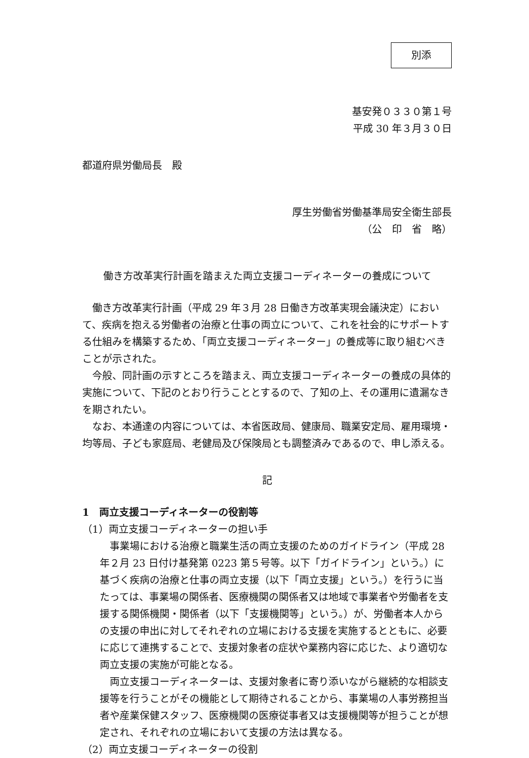別添
基安発０３３０第１号
平成 30 年３月３０日
都道府県労働局長　殿
厚生労働省労働基準局安全衛生部長
（公　印　省　略）
働き方改革実行計画を踏まえた両立支援コーディネーターの養成について
働き方改革実行計画（平成 29 年３月 28 日働き方改革実現会議決定）において、疾病を抱える労働者の治療と仕事の両立について、これを社会的にサポートする仕組みを構築するため、「両立支援コーディネーター」の養成等に取り組むべきことが示された。
今般、同計画の示すところを踏まえ、両立支援コーディネーターの養成の具体的実施について、下記のとおり行うこととするので、了知の上、その運用に遺漏なきを期されたい。
なお、本通達の内容については、本省医政局、健康局、職業安定局、雇用環境・均等局、子ども家庭局、老健局及び保険局とも調整済みであるので、申し添える。
記
1　両立支援コーディネーターの役割等
（1）両立支援コーディネーターの担い手
事業場における治療と職業生活の両立支援のためのガイドライン（平成 28 年２月 23 日付け基発第 0223 第５号等。以下「ガイドライン」という。）に基づく疾病の治療と仕事の両立支援（以下「両立支援」という。）を行うに当たっては、事業場の関係者、医療機関の関係者又は地域で事業者や労働者を支援する関係機関・関係者（以下「支援機関等」という。）が、労働者本人からの支援の申出に対してそれぞれの立場における支援を実施するとともに、必要に応じて連携することで、支援対象者の症状や業務内容に応じた、より適切な両立支援の実施が可能となる。
両立支援コーディネーターは、支援対象者に寄り添いながら継続的な相談支援等を行うことがその機能として期待されることから、事業場の人事労務担当者や産業保健スタッフ、医療機関の医療従事者又は支援機関等が担うことが想定され、それぞれの立場において支援の方法は異なる。
（2）両立支援コーディネーターの役割